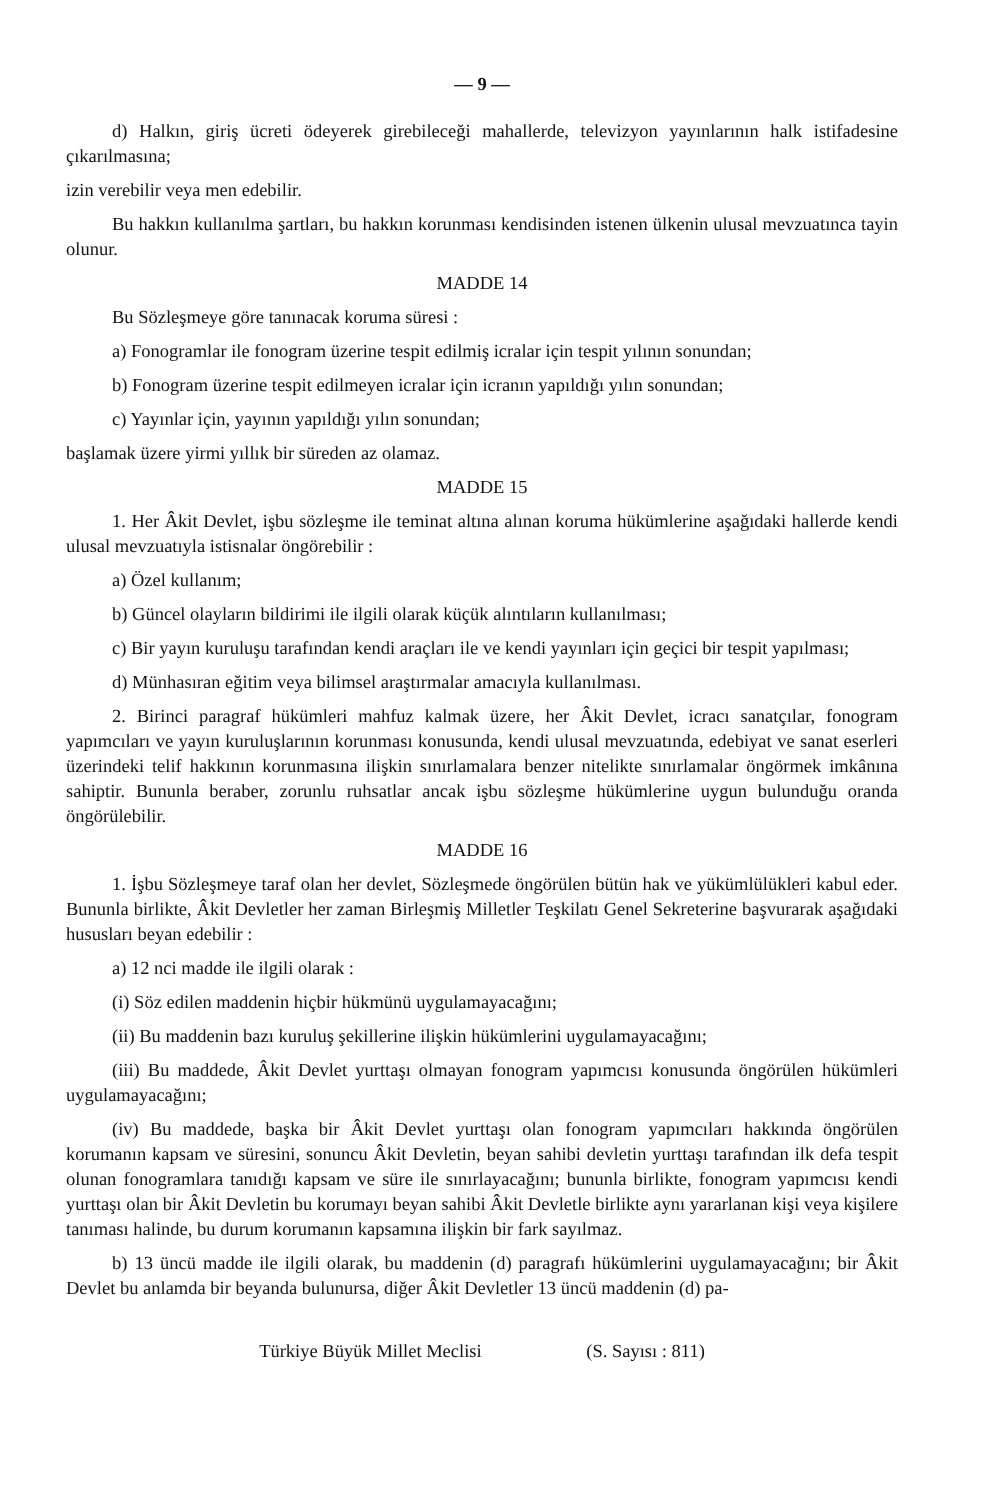— 9 —
d) Halkın, giriş ücreti ödeyerek girebileceği mahallerde, televizyon yayınlarının halk istifadesine çıkarılmasına;
izin verebilir veya men edebilir.
Bu hakkın kullanılma şartları, bu hakkın korunması kendisinden istenen ülkenin ulusal mevzuatınca tayin olunur.
MADDE 14
Bu Sözleşmeye göre tanınacak koruma süresi :
a) Fonogramlar ile fonogram üzerine tespit edilmiş icralar için tespit yılının sonundan;
b) Fonogram üzerine tespit edilmeyen icralar için icranın yapıldığı yılın sonundan;
c) Yayınlar için, yayının yapıldığı yılın sonundan;
başlamak üzere yirmi yıllık bir süreden az olamaz.
MADDE 15
1. Her Âkit Devlet, işbu sözleşme ile teminat altına alınan koruma hükümlerine aşağıdaki hallerde kendi ulusal mevzuatıyla istisnalar öngörebilir :
a) Özel kullanım;
b) Güncel olayların bildirimi ile ilgili olarak küçük alıntıların kullanılması;
c) Bir yayın kuruluşu tarafından kendi araçları ile ve kendi yayınları için geçici bir tespit yapılması;
d) Münhasıran eğitim veya bilimsel araştırmalar amacıyla kullanılması.
2. Birinci paragraf hükümleri mahfuz kalmak üzere, her Âkit Devlet, icracı sanatçılar, fonogram yapımcıları ve yayın kuruluşlarının korunması konusunda, kendi ulusal mevzuatında, edebiyat ve sanat eserleri üzerindeki telif hakkının korunmasına ilişkin sınırlamalara benzer nitelikte sınırlamalar öngörmek imkânına sahiptir. Bununla beraber, zorunlu ruhsatlar ancak işbu sözleşme hükümlerine uygun bulunduğu oranda öngörülebilir.
MADDE 16
1. İşbu Sözleşmeye taraf olan her devlet, Sözleşmede öngörülen bütün hak ve yükümlülükleri kabul eder. Bununla birlikte, Âkit Devletler her zaman Birleşmiş Milletler Teşkilatı Genel Sekreterine başvurarak aşağıdaki hususları beyan edebilir :
a) 12 nci madde ile ilgili olarak :
(i) Söz edilen maddenin hiçbir hükmünü uygulamayacağını;
(ii) Bu maddenin bazı kuruluş şekillerine ilişkin hükümlerini uygulamayacağını;
(iii) Bu maddede, Âkit Devlet yurttaşı olmayan fonogram yapımcısı konusunda öngörülen hükümleri uygulamayacağını;
(iv) Bu maddede, başka bir Âkit Devlet yurttaşı olan fonogram yapımcıları hakkında öngörülen korumanın kapsam ve süresini, sonuncu Âkit Devletin, beyan sahibi devletin yurttaşı tarafından ilk defa tespit olunan fonogramlara tanıdığı kapsam ve süre ile sınırlayacağını; bununla birlikte, fonogram yapımcısı kendi yurttaşı olan bir Âkit Devletin bu korumayı beyan sahibi Âkit Devletle birlikte aynı yararlanan kişi veya kişilere tanıması halinde, bu durum korumanın kapsamına ilişkin bir fark sayılmaz.
b) 13 üncü madde ile ilgili olarak, bu maddenin (d) paragrafı hükümlerini uygulamayacağını; bir Âkit Devlet bu anlamda bir beyanda bulunursa, diğer Âkit Devletler 13 üncü maddenin (d) pa-
Türkiye Büyük Millet Meclisi (S. Sayısı : 811)